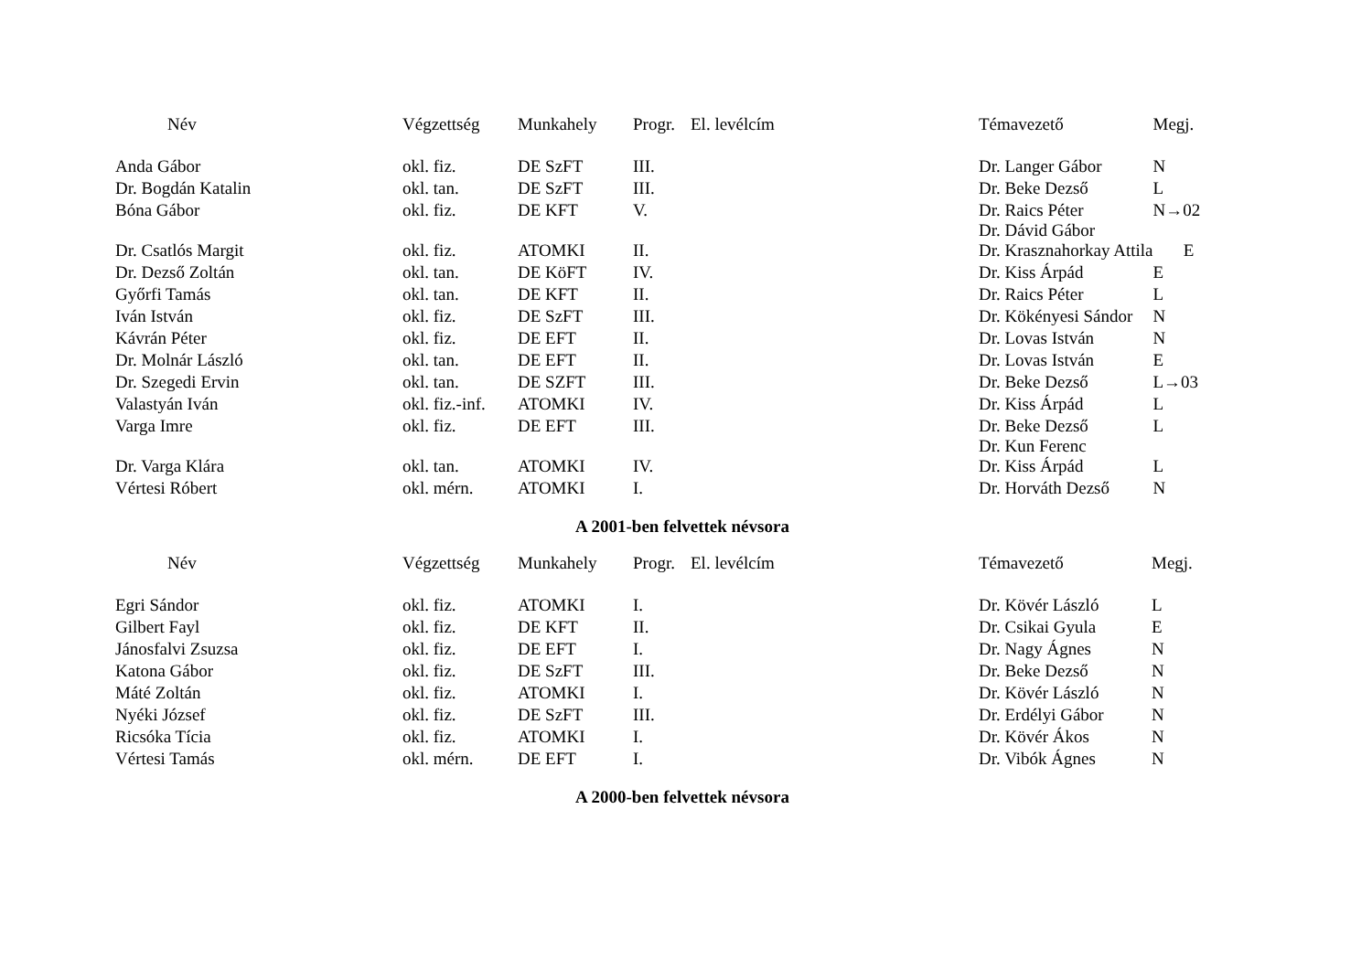| Név | Végzettség | Munkahely | Progr. | El. levélcím | Témavezető | Megj. |
| --- | --- | --- | --- | --- | --- | --- |
| Anda Gábor | okl. fiz. | DE SzFT | III. | | Dr. Langer Gábor | N |
| Dr. Bogdán Katalin | okl. tan. | DE SzFT | III. | | Dr. Beke Dezső | L |
| Bóna Gábor | okl. fiz. | DE KFT | V. | | Dr. Raics Péter Dr. Dávid Gábor | N→02 |
| Dr. Csatlós Margit | okl. fiz. | ATOMKI | II. | | Dr. Krasznahorkay Attila | E |
| Dr. Dezső Zoltán | okl. tan. | DE KöFT | IV. | | Dr. Kiss Árpád | E |
| Győrfi Tamás | okl. tan. | DE KFT | II. | | Dr. Raics Péter | L |
| Iván István | okl. fiz. | DE SzFT | III. | | Dr. Kökényesi Sándor | N |
| Kávrán Péter | okl. fiz. | DE EFT | II. | | Dr. Lovas István | N |
| Dr. Molnár László | okl. tan. | DE EFT | II. | | Dr. Lovas István | E |
| Dr. Szegedi Ervin | okl. tan. | DE SZFT | III. | | Dr. Beke Dezső | L→03 |
| Valastyán Iván | okl. fiz.-inf. | ATOMKI | IV. | | Dr. Kiss Árpád | L |
| Varga Imre | okl. fiz. | DE EFT | III. | | Dr. Beke Dezső Dr. Kun Ferenc | L |
| Dr. Varga Klára | okl. tan. | ATOMKI | IV. | | Dr. Kiss Árpád | L |
| Vértesi Róbert | okl. mérn. | ATOMKI | I. | | Dr. Horváth Dezső | N |
A 2001-ben felvettek névsora
| Név | Végzettség | Munkahely | Progr. | El. levélcím | Témavezető | Megj. |
| --- | --- | --- | --- | --- | --- | --- |
| Egri Sándor | okl. fiz. | ATOMKI | I. | | Dr. Kövér László | L |
| Gilbert Fayl | okl. fiz. | DE KFT | II. | | Dr. Csikai Gyula | E |
| Jánosfalvi Zsuzsa | okl. fiz. | DE EFT | I. | | Dr. Nagy Ágnes | N |
| Katona Gábor | okl. fiz. | DE SzFT | III. | | Dr. Beke Dezső | N |
| Máté Zoltán | okl. fiz. | ATOMKI | I. | | Dr. Kövér László | N |
| Nyéki József | okl. fiz. | DE SzFT | III. | | Dr. Erdélyi Gábor | N |
| Ricsóka Tícia | okl. fiz. | ATOMKI | I. | | Dr. Kövér Ákos | N |
| Vértesi Tamás | okl. mérn. | DE EFT | I. | | Dr. Vibók Ágnes | N |
A 2000-ben felvettek névsora